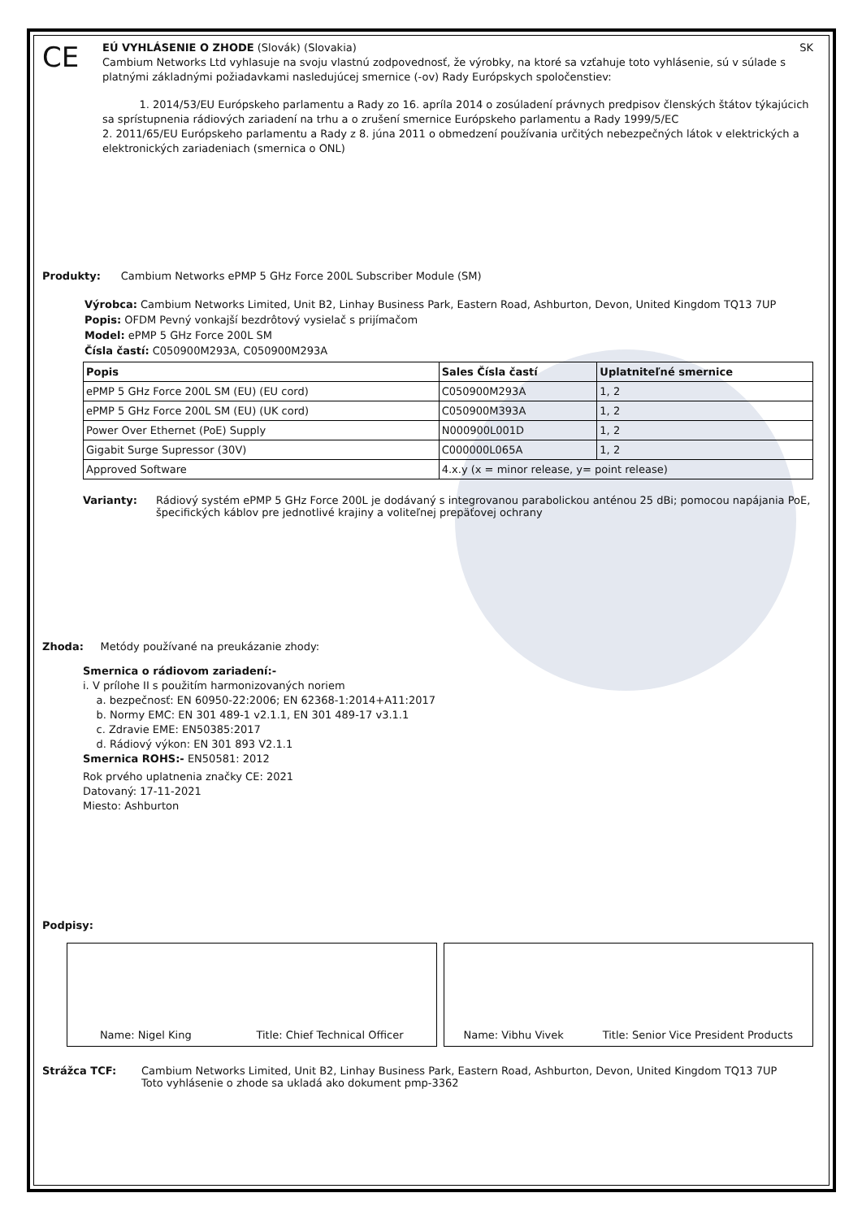CE
EÚ VYHLÁSENIE O ZHODE (Slovák) (Slovakia) SK
Cambium Networks Ltd vyhlasuje na svoju vlastnú zodpovednosť, že výrobky, na ktoré sa vzťahuje toto vyhlásenie, sú v súlade s platnými základnými požiadavkami nasledujúcej smernice (-ov) Rady Európskych spoločenstiev:
1. 2014/53/EU Európskeho parlamentu a Rady zo 16. apríla 2014 o zosúladení právnych predpisov členských štátov týkajúcich sa sprístupnenia rádiových zariadení na trhu a o zrušení smernice Európskeho parlamentu a Rady 1999/5/EC
2. 2011/65/EU Európskeho parlamentu a Rady z 8. júna 2011 o obmedzení používania určitých nebezpečných látok v elektrických a elektronických zariadeniach (smernica o ONL)
Produkty: Cambium Networks ePMP 5 GHz Force 200L Subscriber Module (SM)
Výrobca: Cambium Networks Limited, Unit B2, Linhay Business Park, Eastern Road, Ashburton, Devon, United Kingdom TQ13 7UP
Popis: OFDM Pevný vonkajší bezdrôtový vysielač s prijímačom
Model: ePMP 5 GHz Force 200L SM
Čísla častí: C050900M293A, C050900M293A
| Popis | Sales Čísla častí | Uplatniteľné smernice |
| --- | --- | --- |
| ePMP 5 GHz Force 200L SM (EU) (EU cord) | C050900M293A | 1, 2 |
| ePMP 5 GHz Force 200L SM (EU) (UK cord) | C050900M393A | 1, 2 |
| Power Over Ethernet (PoE) Supply | N000900L001D | 1, 2 |
| Gigabit Surge Supressor (30V) | C000000L065A | 1, 2 |
| Approved Software | 4.x.y (x = minor release, y= point release) | |
Varianty: Rádiový systém ePMP 5 GHz Force 200L je dodávaný s integrovanou parabolickou anténou 25 dBi; pomocou napájania PoE, špecifických káblov pre jednotlivé krajiny a voliteľnej prepäťovej ochrany
Zhoda: Metódy používané na preukázanie zhody:
Smernica o rádiovom zariadení:-
i. V prílohe II s použitím harmonizovaných noriem
a. bezpečnosť: EN 60950-22:2006; EN 62368-1:2014+A11:2017
b. Normy EMC: EN 301 489-1 v2.1.1, EN 301 489-17 v3.1.1
c. Zdravie EME: EN50385:2017
d. Rádiový výkon: EN 301 893 V2.1.1
Smernica ROHS:- EN50581: 2012
Rok prvého uplatnenia značky CE: 2021
Datovaný: 17-11-2021
Miesto: Ashburton
Podpisy:
Name: Nigel King Title: Chief Technical Officer
Name: Vibhu Vivek Title: Senior Vice President Products
Strážca TCF: Cambium Networks Limited, Unit B2, Linhay Business Park, Eastern Road, Ashburton, Devon, United Kingdom TQ13 7UP
Toto vyhlásenie o zhode sa ukladá ako dokument pmp-3362